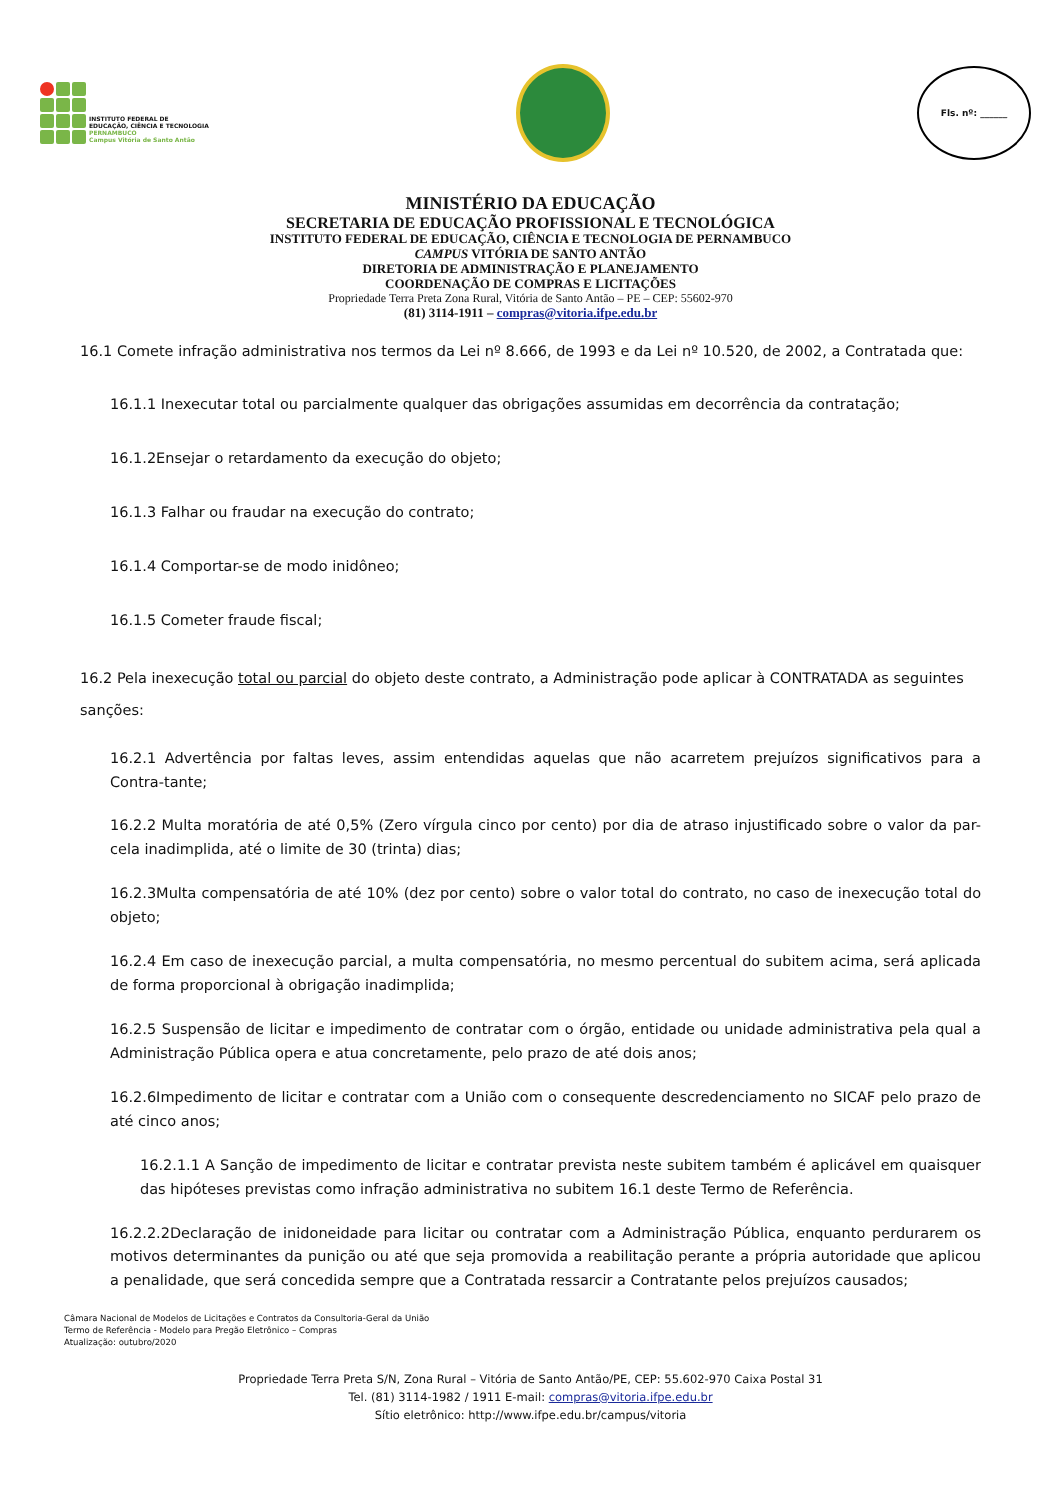INSTITUTO FEDERAL DE
EDUCAÇÃO, CIÊNCIA E TECNOLOGIA
PERNAMBUCO
Campus Vitória de Santo Antão
Fls. nº: ______
MINISTÉRIO DA EDUCAÇÃO
SECRETARIA DE EDUCAÇÃO PROFISSIONAL E TECNOLÓGICA
INSTITUTO FEDERAL DE EDUCAÇÃO, CIÊNCIA E TECNOLOGIA DE PERNAMBUCO
CAMPUS VITÓRIA DE SANTO ANTÃO
DIRETORIA DE ADMINISTRAÇÃO E PLANEJAMENTO
COORDENAÇÃO DE COMPRAS E LICITAÇÕES
Propriedade Terra Preta Zona Rural, Vitória de Santo Antão – PE – CEP: 55602-970
(81) 3114-1911 – compras@vitoria.ifpe.edu.br
16.1 Comete infração administrativa nos termos da Lei nº 8.666, de 1993 e da Lei nº 10.520, de 2002, a Contratada que:
16.1.1 Inexecutar total ou parcialmente qualquer das obrigações assumidas em decorrência da contratação;
16.1.2Ensejar o retardamento da execução do objeto;
16.1.3 Falhar ou fraudar na execução do contrato;
16.1.4 Comportar-se de modo inidôneo;
16.1.5 Cometer fraude fiscal;
16.2 Pela inexecução total ou parcial do objeto deste contrato, a Administração pode aplicar à CONTRATADA as seguintes sanções:
16.2.1 Advertência por faltas leves, assim entendidas aquelas que não acarretem prejuízos significativos para a Contra-tante;
16.2.2 Multa moratória de até 0,5% (Zero vírgula cinco por cento) por dia de atraso injustificado sobre o valor da par-cela inadimplida, até o limite de 30 (trinta) dias;
16.2.3Multa compensatória de até 10% (dez por cento) sobre o valor total do contrato, no caso de inexecução total do objeto;
16.2.4 Em caso de inexecução parcial, a multa compensatória, no mesmo percentual do subitem acima, será aplicada de forma proporcional à obrigação inadimplida;
16.2.5 Suspensão de licitar e impedimento de contratar com o órgão, entidade ou unidade administrativa pela qual a Administração Pública opera e atua concretamente, pelo prazo de até dois anos;
16.2.6Impedimento de licitar e contratar com a União com o consequente descredenciamento no SICAF pelo prazo de até cinco anos;
16.2.1.1 A Sanção de impedimento de licitar e contratar prevista neste subitem também é aplicável em quaisquer das hipóteses previstas como infração administrativa no subitem 16.1 deste Termo de Referência.
16.2.2.2Declaração de inidoneidade para licitar ou contratar com a Administração Pública, enquanto perdurarem os motivos determinantes da punição ou até que seja promovida a reabilitação perante a própria autoridade que aplicou a penalidade, que será concedida sempre que a Contratada ressarcir a Contratante pelos prejuízos causados;
Câmara Nacional de Modelos de Licitações e Contratos da Consultoria-Geral da União
Termo de Referência - Modelo para Pregão Eletrônico – Compras
Atualização: outubro/2020
Propriedade Terra Preta S/N, Zona Rural – Vitória de Santo Antão/PE, CEP: 55.602-970 Caixa Postal 31
Tel. (81) 3114-1982 / 1911 E-mail: compras@vitoria.ifpe.edu.br
Sítio eletrônico: http://www.ifpe.edu.br/campus/vitoria